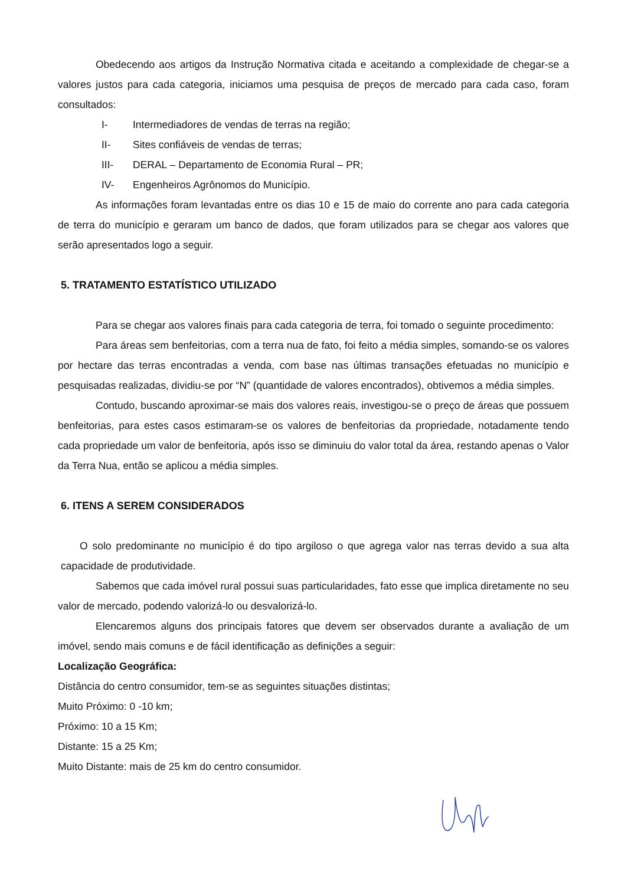Obedecendo aos artigos da Instrução Normativa citada e aceitando a complexidade de chegar-se a valores justos para cada categoria, iniciamos uma pesquisa de preços de mercado para cada caso, foram consultados:
I- Intermediadores de vendas de terras na região;
II- Sites confiáveis de vendas de terras;
III- DERAL – Departamento de Economia Rural – PR;
IV- Engenheiros Agrônomos do Município.
As informações foram levantadas entre os dias 10 e 15 de maio do corrente ano para cada categoria de terra do município e geraram um banco de dados, que foram utilizados para se chegar aos valores que serão apresentados logo a seguir.
5. TRATAMENTO ESTATÍSTICO UTILIZADO
Para se chegar aos valores finais para cada categoria de terra, foi tomado o seguinte procedimento:
Para áreas sem benfeitorias, com a terra nua de fato, foi feito a média simples, somando-se os valores por hectare das terras encontradas a venda, com base nas últimas transações efetuadas no município e pesquisadas realizadas, dividiu-se por “N” (quantidade de valores encontrados), obtivemos a média simples.
Contudo, buscando aproximar-se mais dos valores reais, investigou-se o preço de áreas que possuem benfeitorias, para estes casos estimaram-se os valores de benfeitorias da propriedade, notadamente tendo cada propriedade um valor de benfeitoria, após isso se diminuiu do valor total da área, restando apenas o Valor da Terra Nua, então se aplicou a média simples.
6. ITENS A SEREM CONSIDERADOS
O solo predominante no município é do tipo argiloso o que agrega valor nas terras devido a sua alta capacidade de produtividade.
Sabemos que cada imóvel rural possui suas particularidades, fato esse que implica diretamente no seu valor de mercado, podendo valorizá-lo ou desvalorizá-lo.
Elencaremos alguns dos principais fatores que devem ser observados durante a avaliação de um imóvel, sendo mais comuns e de fácil identificação as definições a seguir:
Localização Geográfica:
Distância do centro consumidor, tem-se as seguintes situações distintas;
Muito Próximo: 0 -10 km;
Próximo: 10 a 15 Km;
Distante: 15 a 25 Km;
Muito Distante: mais de 25 km do centro consumidor.